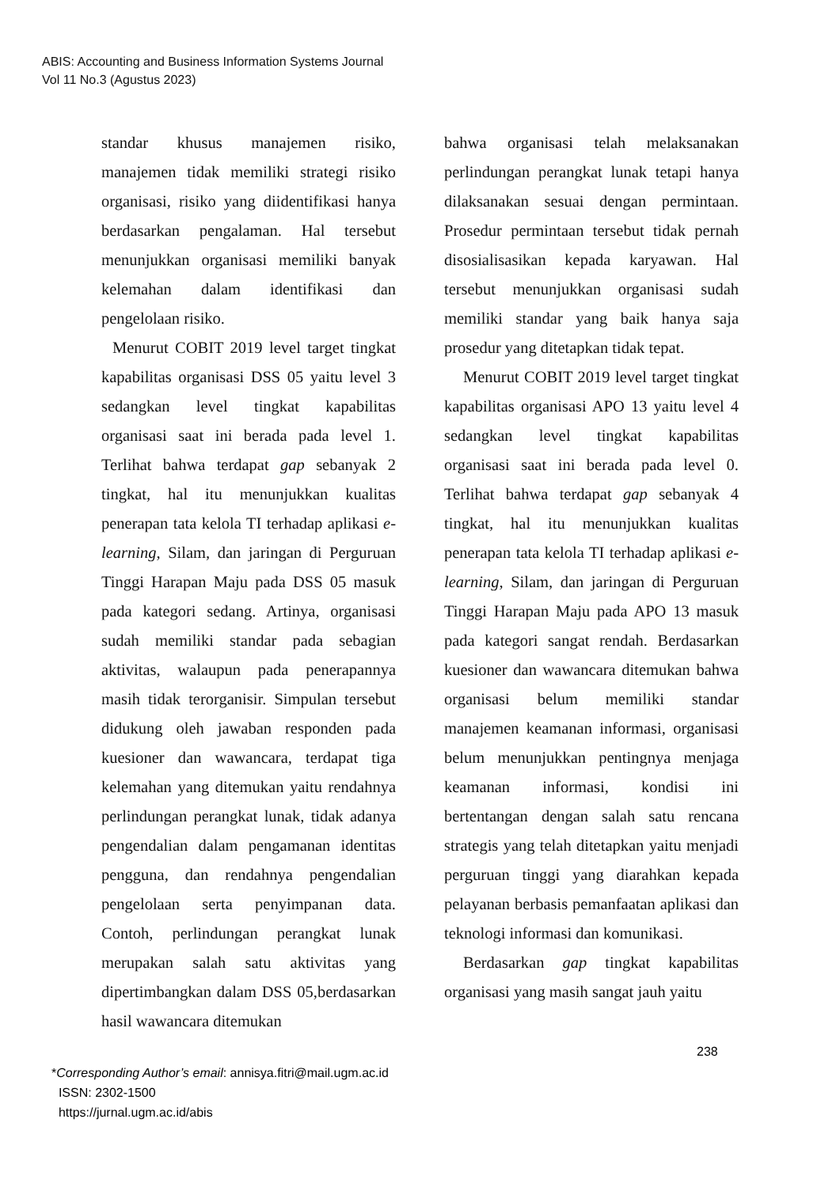ABIS: Accounting and Business Information Systems Journal
Vol 11 No.3 (Agustus 2023)
standar khusus manajemen risiko, manajemen tidak memiliki strategi risiko organisasi, risiko yang diidentifikasi hanya berdasarkan pengalaman. Hal tersebut menunjukkan organisasi memiliki banyak kelemahan dalam identifikasi dan pengelolaan risiko.
Menurut COBIT 2019 level target tingkat kapabilitas organisasi DSS 05 yaitu level 3 sedangkan level tingkat kapabilitas organisasi saat ini berada pada level 1. Terlihat bahwa terdapat gap sebanyak 2 tingkat, hal itu menunjukkan kualitas penerapan tata kelola TI terhadap aplikasi e-learning, Silam, dan jaringan di Perguruan Tinggi Harapan Maju pada DSS 05 masuk pada kategori sedang. Artinya, organisasi sudah memiliki standar pada sebagian aktivitas, walaupun pada penerapannya masih tidak terorganisir. Simpulan tersebut didukung oleh jawaban responden pada kuesioner dan wawancara, terdapat tiga kelemahan yang ditemukan yaitu rendahnya perlindungan perangkat lunak, tidak adanya pengendalian dalam pengamanan identitas pengguna, dan rendahnya pengendalian pengelolaan serta penyimpanan data. Contoh, perlindungan perangkat lunak merupakan salah satu aktivitas yang dipertimbangkan dalam DSS 05,berdasarkan hasil wawancara ditemukan
bahwa organisasi telah melaksanakan perlindungan perangkat lunak tetapi hanya dilaksanakan sesuai dengan permintaan. Prosedur permintaan tersebut tidak pernah disosialisasikan kepada karyawan. Hal tersebut menunjukkan organisasi sudah memiliki standar yang baik hanya saja prosedur yang ditetapkan tidak tepat.
Menurut COBIT 2019 level target tingkat kapabilitas organisasi APO 13 yaitu level 4 sedangkan level tingkat kapabilitas organisasi saat ini berada pada level 0. Terlihat bahwa terdapat gap sebanyak 4 tingkat, hal itu menunjukkan kualitas penerapan tata kelola TI terhadap aplikasi e-learning, Silam, dan jaringan di Perguruan Tinggi Harapan Maju pada APO 13 masuk pada kategori sangat rendah. Berdasarkan kuesioner dan wawancara ditemukan bahwa organisasi belum memiliki standar manajemen keamanan informasi, organisasi belum menunjukkan pentingnya menjaga keamanan informasi, kondisi ini bertentangan dengan salah satu rencana strategis yang telah ditetapkan yaitu menjadi perguruan tinggi yang diarahkan kepada pelayanan berbasis pemanfaatan aplikasi dan teknologi informasi dan komunikasi.
Berdasarkan gap tingkat kapabilitas organisasi yang masih sangat jauh yaitu
238
*Corresponding Author’s email: annisya.fitri@mail.ugm.ac.id
ISSN: 2302-1500
https://jurnal.ugm.ac.id/abis